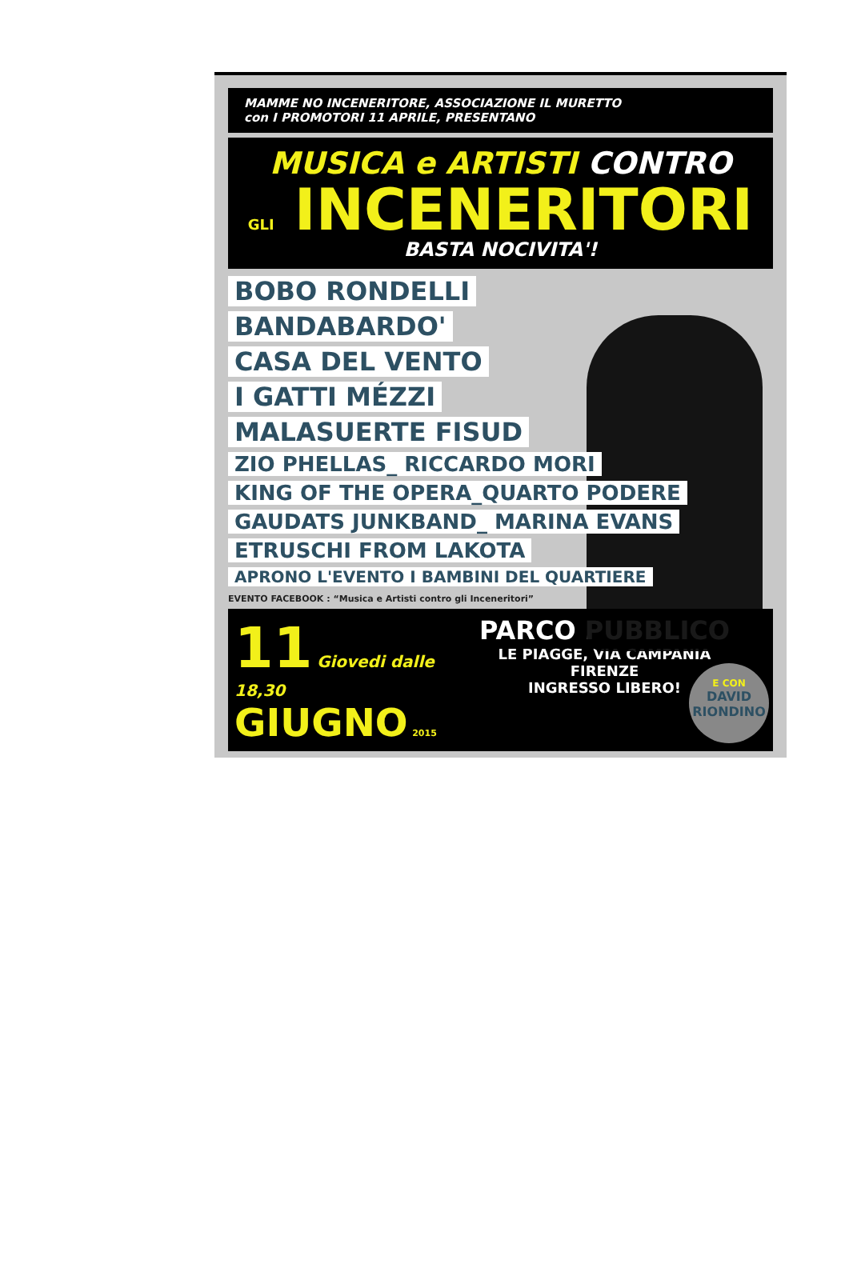MAMME NO INCENERITORE, ASSOCIAZIONE IL MURETTO
con I PROMOTORI 11 APRILE, PRESENTANO
MUSICA e ARTISTI CONTRO
GLI INCENERITORI
BASTA NOCIVITA'!
BOBO RONDELLI
BANDABARDO'
CASA DEL VENTO
I GATTI MÉZZI
MALASUERTE FISUD
ZIO PHELLAS_ RICCARDO MORI
KING OF THE OPERA_QUARTO PODERE
GAUDATS JUNKBAND_ MARINA EVANS
ETRUSCHI FROM LAKOTA
APRONO L'EVENTO I BAMBINI DEL QUARTIERE
E CON
DAVID
RIONDINO
EVENTO FACEBOOK : “Musica e Artisti contro gli Inceneritori”
11 Giovedi dalle 18,30
GIUGNO 2015
PARCO PUBBLICO
LE PIAGGE, VIA CAMPANIA
FIRENZE
INGRESSO LIBERO!